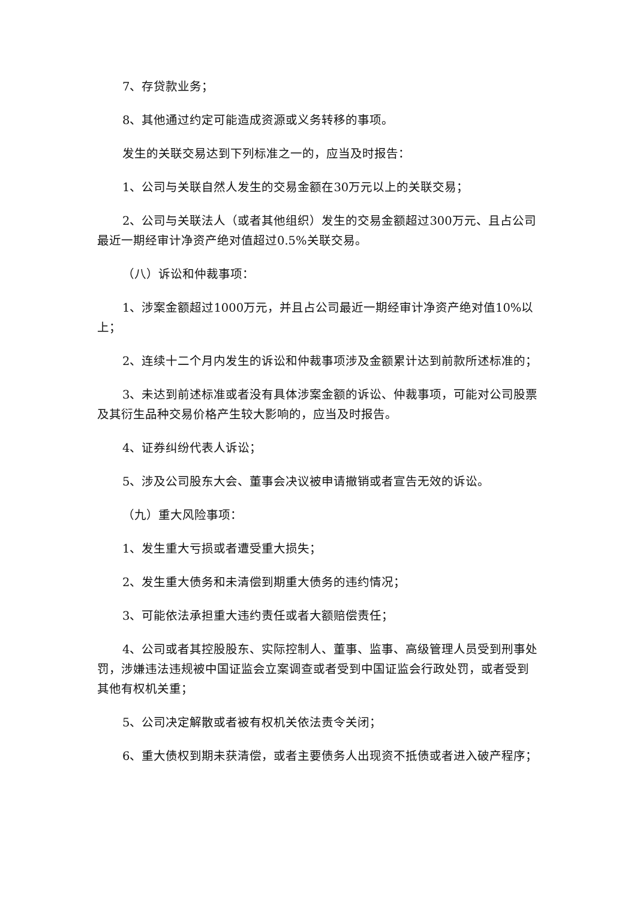7、存贷款业务；
8、其他通过约定可能造成资源或义务转移的事项。
发生的关联交易达到下列标准之一的，应当及时报告：
1、公司与关联自然人发生的交易金额在30万元以上的关联交易；
2、公司与关联法人（或者其他组织）发生的交易金额超过300万元、且占公司最近一期经审计净资产绝对值超过0.5%关联交易。
（八）诉讼和仲裁事项：
1、涉案金额超过1000万元，并且占公司最近一期经审计净资产绝对值10%以上；
2、连续十二个月内发生的诉讼和仲裁事项涉及金额累计达到前款所述标准的；
3、未达到前述标准或者没有具体涉案金额的诉讼、仲裁事项，可能对公司股票及其衍生品种交易价格产生较大影响的，应当及时报告。
4、证券纠纷代表人诉讼；
5、涉及公司股东大会、董事会决议被申请撤销或者宣告无效的诉讼。
（九）重大风险事项：
1、发生重大亏损或者遭受重大损失；
2、发生重大债务和未清偿到期重大债务的违约情况；
3、可能依法承担重大违约责任或者大额赔偿责任；
4、公司或者其控股股东、实际控制人、董事、监事、高级管理人员受到刑事处罚，涉嫌违法违规被中国证监会立案调查或者受到中国证监会行政处罚，或者受到其他有权机关重；
5、公司决定解散或者被有权机关依法责令关闭；
6、重大债权到期未获清偿，或者主要债务人出现资不抵债或者进入破产程序；